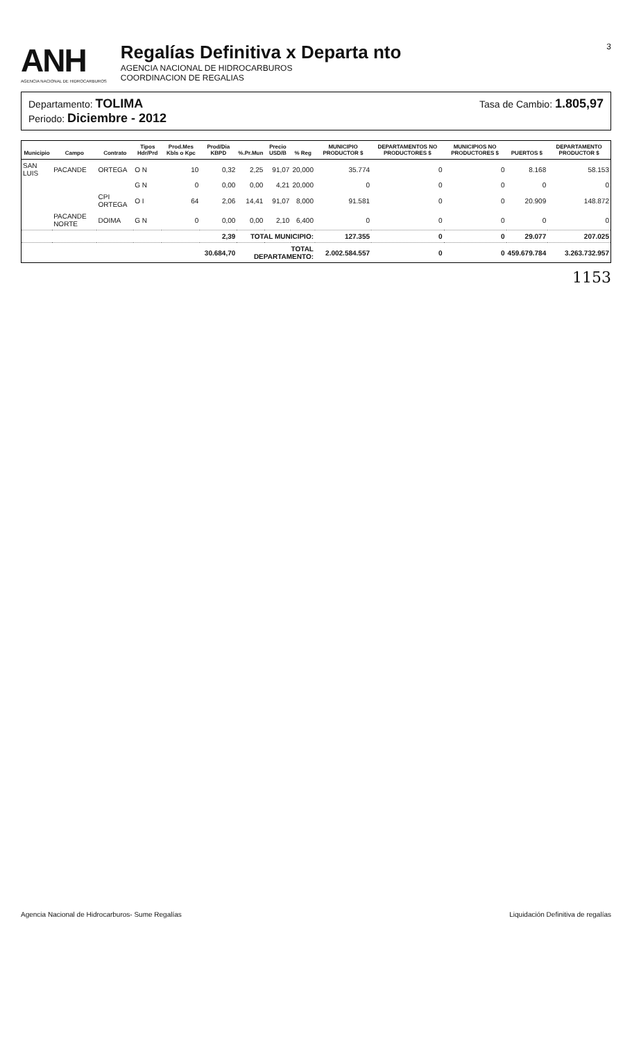ANH
AGENCIA NACIONAL DE HIDROCARBUROS
Regalías Definitiva x Departa nto
AGENCIA NACIONAL DE HIDROCARBUROS
COORDINACION DE REGALIAS
3
Departamento: TOLIMA
Periodo: Diciembre - 2012
Tasa de Cambio: 1.805,97
| Municipio | Campo | Contrato | Tipos Hdr/Prd | Prod.Mes Kbls o Kpc | Prod/Dia KBPD | %.Pr.Mun | Precio USD/B | % Reg | MUNICIPIO PRODUCTOR $ | DEPARTAMENTOS NO PRODUCTORES $ | MUNICIPIOS NO PRODUCTORES $ | PUERTOS $ | DEPARTAMENTO PRODUCTOR $ |
| --- | --- | --- | --- | --- | --- | --- | --- | --- | --- | --- | --- | --- | --- |
| SAN LUIS | PACANDE | ORTEGA | O N | 10 | 0,32 | 2,25 | 91,07 | 20,000 | 35.774 | 0 | 0 | 8.168 | 58.153 |
| | | | G N | 0 | 0,00 | 0,00 | 4,21 | 20,000 | 0 | 0 | 0 | 0 | 0 |
| | | CPI ORTEGA | O I | 64 | 2,06 | 14,41 | 91,07 | 8,000 | 91.581 | 0 | 0 | 20.909 | 148.872 |
| | PACANDE NORTE | DOIMA | G N | 0 | 0,00 | 0,00 | 2,10 | 6,400 | 0 | 0 | 0 | 0 | 0 |
| | | | | | 2,39 | TOTAL MUNICIPIO: | | | 127.355 | 0 | 0 | 29.077 | 207.025 |
| | | | | | 30.684,70 | TOTAL DEPARTAMENTO: | | | 2.002.584.557 | 0 | 0 | 459.679.784 | 3.263.732.957 |
1153
Agencia Nacional de Hidrocarburos- Sume Regalías Liquidación Definitiva de regalías